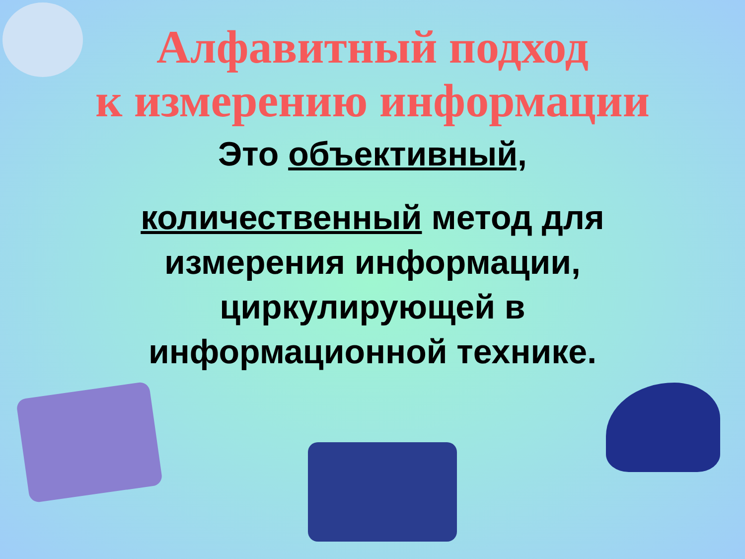Алфавитный подход
к измерению информации
Это объективный,
количественный метод для
измерения информации,
циркулирующей в
информационной технике.